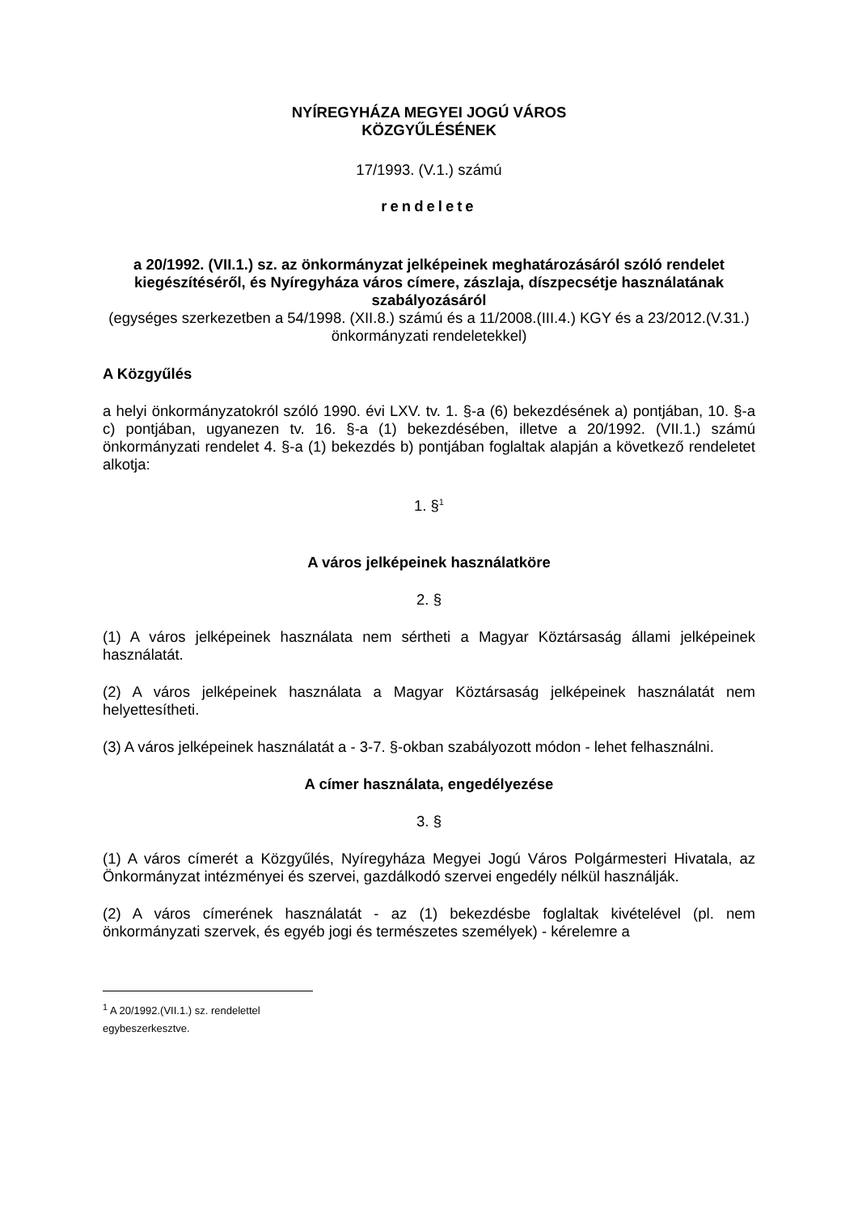NYÍREGYHÁZA MEGYEI JOGÚ VÁROS
KÖZGYŰLÉSÉNEK
17/1993. (V.1.) számú
rendelete
a 20/1992. (VII.1.) sz. az önkormányzat jelképeinek meghatározásáról szóló rendelet kiegészítéséről, és Nyíregyháza város címere, zászlaja, díszpecsétje használatának szabályozásáról
(egységes szerkezetben a 54/1998. (XII.8.) számú és a 11/2008.(III.4.) KGY és a 23/2012.(V.31.) önkormányzati rendeletekkel)
A Közgyűlés
a helyi önkormányzatokról szóló 1990. évi LXV. tv. 1. §-a (6) bekezdésének a) pontjában, 10. §-a c) pontjában, ugyanezen tv. 16. §-a (1) bekezdésében, illetve a 20/1992. (VII.1.) számú önkormányzati rendelet 4. §-a (1) bekezdés b) pontjában foglaltak alapján a következő rendeletet alkotja:
1. §<sup>1</sup>
A város jelképeinek használatköre
2. §
(1) A város jelképeinek használata nem sértheti a Magyar Köztársaság állami jelképeinek használatát.
(2) A város jelképeinek használata a Magyar Köztársaság jelképeinek használatát nem helyettesítheti.
(3) A város jelképeinek használatát a - 3-7. §-okban szabályozott módon - lehet felhasználni.
A címer használata, engedélyezése
3. §
(1) A város címerét a Közgyűlés, Nyíregyháza Megyei Jogú Város Polgármesteri Hivatala, az Önkormányzat intézményei és szervei, gazdálkodó szervei engedély nélkül használják.
(2) A város címerének használatát - az (1) bekezdésbe foglaltak kivételével (pl. nem önkormányzati szervek, és egyéb jogi és természetes személyek) - kérelemre a
<sup>1</sup> A 20/1992.(VII.1.) sz. rendelettel egybeszerkesztve.